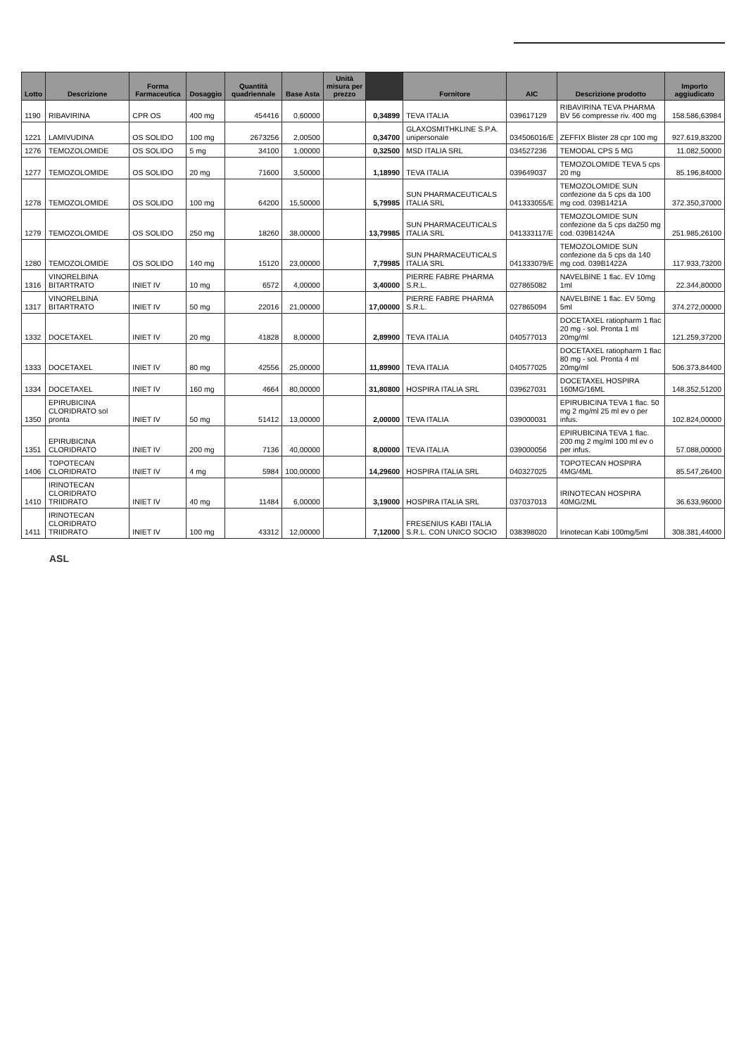| Lotto | Descrizione | Forma Farmaceutica | Dosaggio | Quantità quadriennale | Base Asta | Unità misura per prezzo | | Fornitore | AIC | Descrizione prodotto | Importo aggiudicato |
| --- | --- | --- | --- | --- | --- | --- | --- | --- | --- | --- | --- |
| 1190 | RIBAVIRINA | CPR OS | 400 mg | 454416 | 0,60000 | | 0,34899 | TEVA ITALIA | 039617129 | RIBAVIRINA TEVA PHARMA BV 56 compresse riv. 400 mg | 158.586,63984 |
| 1221 | LAMIVUDINA | OS SOLIDO | 100 mg | 2673256 | 2,00500 | | 0,34700 | GLAXOSMITHKLINE S.P.A. unipersonale | 034506016/E | ZEFFIX Blister 28 cpr 100 mg | 927.619,83200 |
| 1276 | TEMOZOLOMIDE | OS SOLIDO | 5 mg | 34100 | 1,00000 | | 0,32500 | MSD ITALIA SRL | 034527236 | TEMODAL CPS 5 MG | 11.082,50000 |
| 1277 | TEMOZOLOMIDE | OS SOLIDO | 20 mg | 71600 | 3,50000 | | 1,18990 | TEVA ITALIA | 039649037 | TEMOZOLOMIDE TEVA 5 cps 20 mg | 85.196,84000 |
| 1278 | TEMOZOLOMIDE | OS SOLIDO | 100 mg | 64200 | 15,50000 | | 5,79985 | SUN PHARMACEUTICALS ITALIA SRL | 041333055/E | TEMOZOLOMIDE SUN confezione da 5 cps da 100 mg cod. 039B1421A | 372.350,37000 |
| 1279 | TEMOZOLOMIDE | OS SOLIDO | 250 mg | 18260 | 38,00000 | | 13,79985 | SUN PHARMACEUTICALS ITALIA SRL | 041333117/E | TEMOZOLOMIDE SUN confezione da 5 cps da250 mg cod. 039B1424A | 251.985,26100 |
| 1280 | TEMOZOLOMIDE | OS SOLIDO | 140 mg | 15120 | 23,00000 | | 7,79985 | SUN PHARMACEUTICALS ITALIA SRL | 041333079/E | TEMOZOLOMIDE SUN confezione da 5 cps da 140 mg cod. 039B1422A | 117.933,73200 |
| 1316 | VINORELBINA BITARTRATO | INIET IV | 10 mg | 6572 | 4,00000 | | 3,40000 | PIERRE FABRE PHARMA S.R.L. | 027865082 | NAVELBINE 1 flac. EV 10mg 1ml | 22.344,80000 |
| 1317 | VINORELBINA BITARTRATO | INIET IV | 50 mg | 22016 | 21,00000 | | 17,00000 | PIERRE FABRE PHARMA S.R.L. | 027865094 | NAVELBINE 1 flac. EV 50mg 5ml | 374.272,00000 |
| 1332 | DOCETAXEL | INIET IV | 20 mg | 41828 | 8,00000 | | 2,89900 | TEVA ITALIA | 040577013 | DOCETAXEL ratiopharm 1 flac 20 mg - sol. Pronta 1 ml 20mg/ml | 121.259,37200 |
| 1333 | DOCETAXEL | INIET IV | 80 mg | 42556 | 25,00000 | | 11,89900 | TEVA ITALIA | 040577025 | DOCETAXEL ratiopharm 1 flac 80 mg - sol. Pronta 4 ml 20mg/ml | 506.373,84400 |
| 1334 | DOCETAXEL | INIET IV | 160 mg | 4664 | 80,00000 | | 31,80800 | HOSPIRA ITALIA SRL | 039627031 | DOCETAXEL HOSPIRA 160MG/16ML | 148.352,51200 |
| 1350 | EPIRUBICINA CLORIDRATO sol pronta | INIET IV | 50 mg | 51412 | 13,00000 | | 2,00000 | TEVA ITALIA | 039000031 | EPIRUBICINA TEVA 1 flac. 50 mg 2 mg/ml 25 ml ev o per infus. | 102.824,00000 |
| 1351 | EPIRUBICINA CLORIDRATO | INIET IV | 200 mg | 7136 | 40,00000 | | 8,00000 | TEVA ITALIA | 039000056 | EPIRUBICINA TEVA 1 flac. 200 mg 2 mg/ml 100 ml ev o per infus. | 57.088,00000 |
| 1406 | TOPOTECAN CLORIDRATO | INIET IV | 4 mg | 5984 | 100,00000 | | 14,29600 | HOSPIRA ITALIA SRL | 040327025 | TOPOTECAN HOSPIRA 4MG/4ML | 85.547,26400 |
| 1410 | IRINOTECAN CLORIDRATO TRIIDRATO | INIET IV | 40 mg | 11484 | 6,00000 | | 3,19000 | HOSPIRA ITALIA SRL | 037037013 | IRINOTECAN HOSPIRA 40MG/2ML | 36.633,96000 |
| 1411 | IRINOTECAN CLORIDRATO TRIIDRATO | INIET IV | 100 mg | 43312 | 12,00000 | | 7,12000 | FRESENIUS KABI ITALIA S.R.L. CON UNICO SOCIO | 038398020 | Irinotecan Kabi 100mg/5ml | 308.381,44000 |
ASL